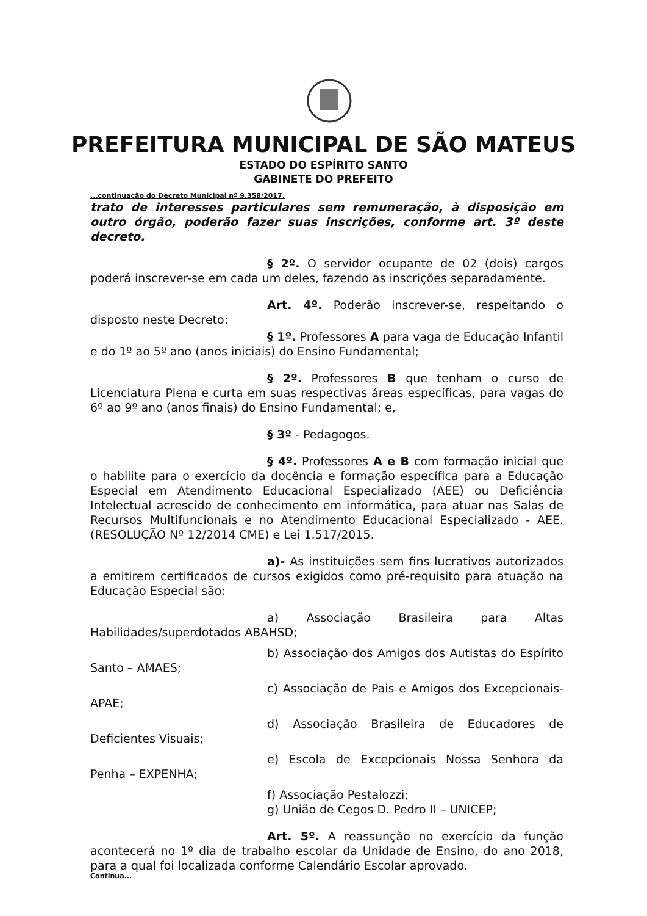PREFEITURA MUNICIPAL DE SÃO MATEUS
ESTADO DO ESPÍRITO SANTO
GABINETE DO PREFEITO
...continuação do Decreto Municipal nº 9.358/2017.
trato de interesses particulares sem remuneração, à disposição em outro órgão, poderão fazer suas inscrições, conforme art. 3º deste decreto.
§ 2º. O servidor ocupante de 02 (dois) cargos poderá inscrever-se em cada um deles, fazendo as inscrições separadamente.
Art. 4º. Poderão inscrever-se, respeitando o disposto neste Decreto:
§ 1º. Professores A para vaga de Educação Infantil e do 1º ao 5º ano (anos iniciais) do Ensino Fundamental;
§ 2º. Professores B que tenham o curso de Licenciatura Plena e curta em suas respectivas áreas específicas, para vagas do 6º ao 9º ano (anos finais) do Ensino Fundamental; e,
§ 3º - Pedagogos.
§ 4º. Professores A e B com formação inicial que o habilite para o exercício da docência e formação específica para a Educação Especial em Atendimento Educacional Especializado (AEE) ou Deficiência Intelectual acrescido de conhecimento em informática, para atuar nas Salas de Recursos Multifuncionais e no Atendimento Educacional Especializado - AEE. (RESOLUÇÃO Nº 12/2014 CME) e Lei 1.517/2015.
a)- As instituições sem fins lucrativos autorizados a emitirem certificados de cursos exigidos como pré-requisito para atuação na Educação Especial são:
a) Associação Brasileira para Altas Habilidades/superdotados ABAHSD;
b) Associação dos Amigos dos Autistas do Espírito Santo – AMAES;
c) Associação de Pais e Amigos dos Excepcionais- APAE;
d) Associação Brasileira de Educadores de Deficientes Visuais;
e) Escola de Excepcionais Nossa Senhora da Penha – EXPENHA;
f) Associação Pestalozzi;
g) União de Cegos D. Pedro II – UNICEP;
Art. 5º. A reassunção no exercício da função acontecerá no 1º dia de trabalho escolar da Unidade de Ensino, do ano 2018, para a qual foi localizada conforme Calendário Escolar aprovado.
Continua...